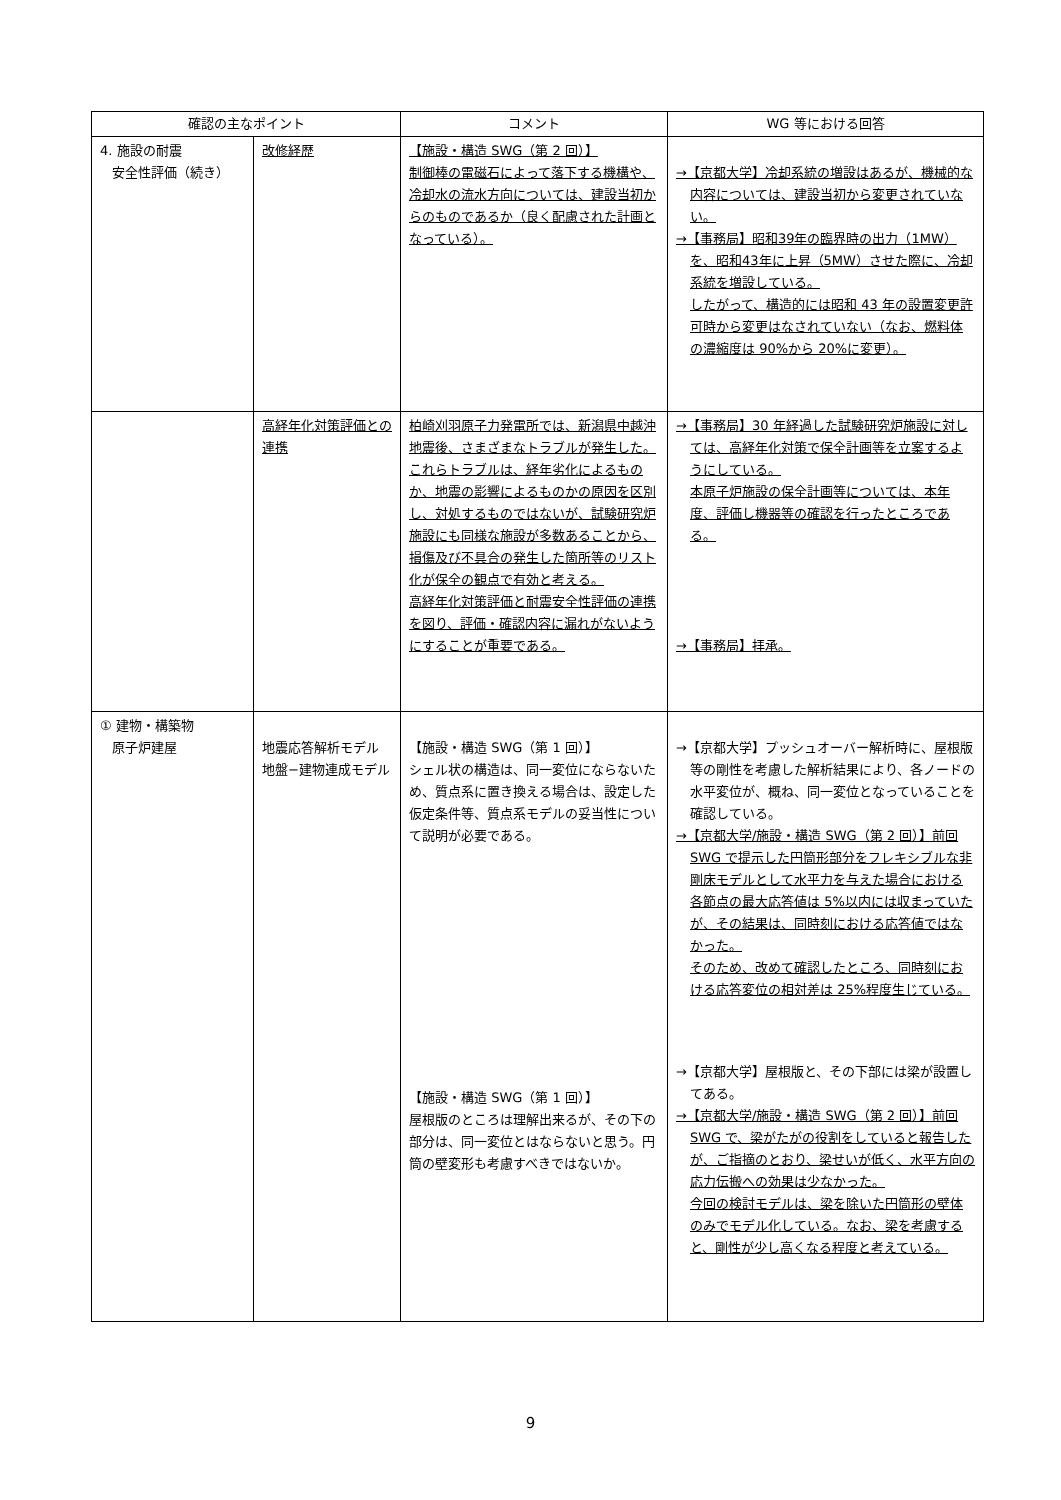| 確認の主なポイント | | コメント | WG 等における回答 |
| --- | --- | --- | --- |
| 4. 施設の耐震 安全性評価（続き） | 改修経歴 | 【施設・構造 SWG（第 2 回）】 制御棒の電磁石によって落下する機構や、冷却水の流水方向については、建設当初からのものであるか（良く配慮された計画となっている）。 | →【京都大学】冷却系統の増設はあるが、機械的な内容については、建設当初から変更されていない。 →【事務局】昭和39年の臨界時の出力（1MW）を、昭和43年に上昇（5MW）させた際に、冷却系統を増設している。 したがって、構造的には昭和 43 年の設置変更許可時から変更はなされていない（なお、燃料体の濃縮度は 90%から 20%に変更）。 |
| | 高経年化対策評価との連携 | 柏崎刈羽原子力発電所では、新潟県中越沖地震後、さまざまなトラブルが発生した。 これらトラブルは、経年劣化によるものか、地震の影響によるものかの原因を区別し、対処するものではないが、試験研究炉施設にも同様な施設が多数あることから、損傷及び不具合の発生した箇所等のリスト化が保全の観点で有効と考える。 高経年化対策評価と耐震安全性評価の連携を図り、評価・確認内容に漏れがないようにすることが重要である。 | →【事務局】30 年経過した試験研究炉施設に対しては、高経年化対策で保全計画等を立案するようにしている。 本原子炉施設の保全計画等については、本年度、評価し機器等の確認を行ったところである。 →【事務局】拝承。 |
| ① 建物・構築物 原子炉建屋 | 地震応答解析モデル 地盤−建物連成モデル | 【施設・構造 SWG（第 1 回）】 シェル状の構造は、同一変位にならないため、質点系に置き換える場合は、設定した仮定条件等、質点系モデルの妥当性について説明が必要である。 【施設・構造 SWG（第 1 回）】 屋根版のところは理解出来るが、その下の部分は、同一変位とはならないと思う。円筒の壁変形も考慮すべきではないか。 | →【京都大学】プッシュオーバー解析時に、屋根版等の剛性を考慮した解析結果により、各ノードの水平変位が、概ね、同一変位となっていることを確認している。 →【京都大学/施設・構造 SWG（第 2 回）】前回SWG で提示した円筒形部分をフレキシブルな非剛床モデルとして水平力を与えた場合における各節点の最大応答値は 5%以内には収まっていたが、その結果は、同時刻における応答値ではなかった。 そのため、改めて確認したところ、同時刻における応答変位の相対差は 25%程度生じている。 →【京都大学】屋根版と、その下部には梁が設置してある。 →【京都大学/施設・構造 SWG（第 2 回）】前回SWG で、梁がたがの役割をしていると報告したが、ご指摘のとおり、梁せいが低く、水平方向の応力伝搬への効果は少なかった。 今回の検討モデルは、梁を除いた円筒形の壁体のみでモデル化している。なお、梁を考慮すると、剛性が少し高くなる程度と考えている。 |
9